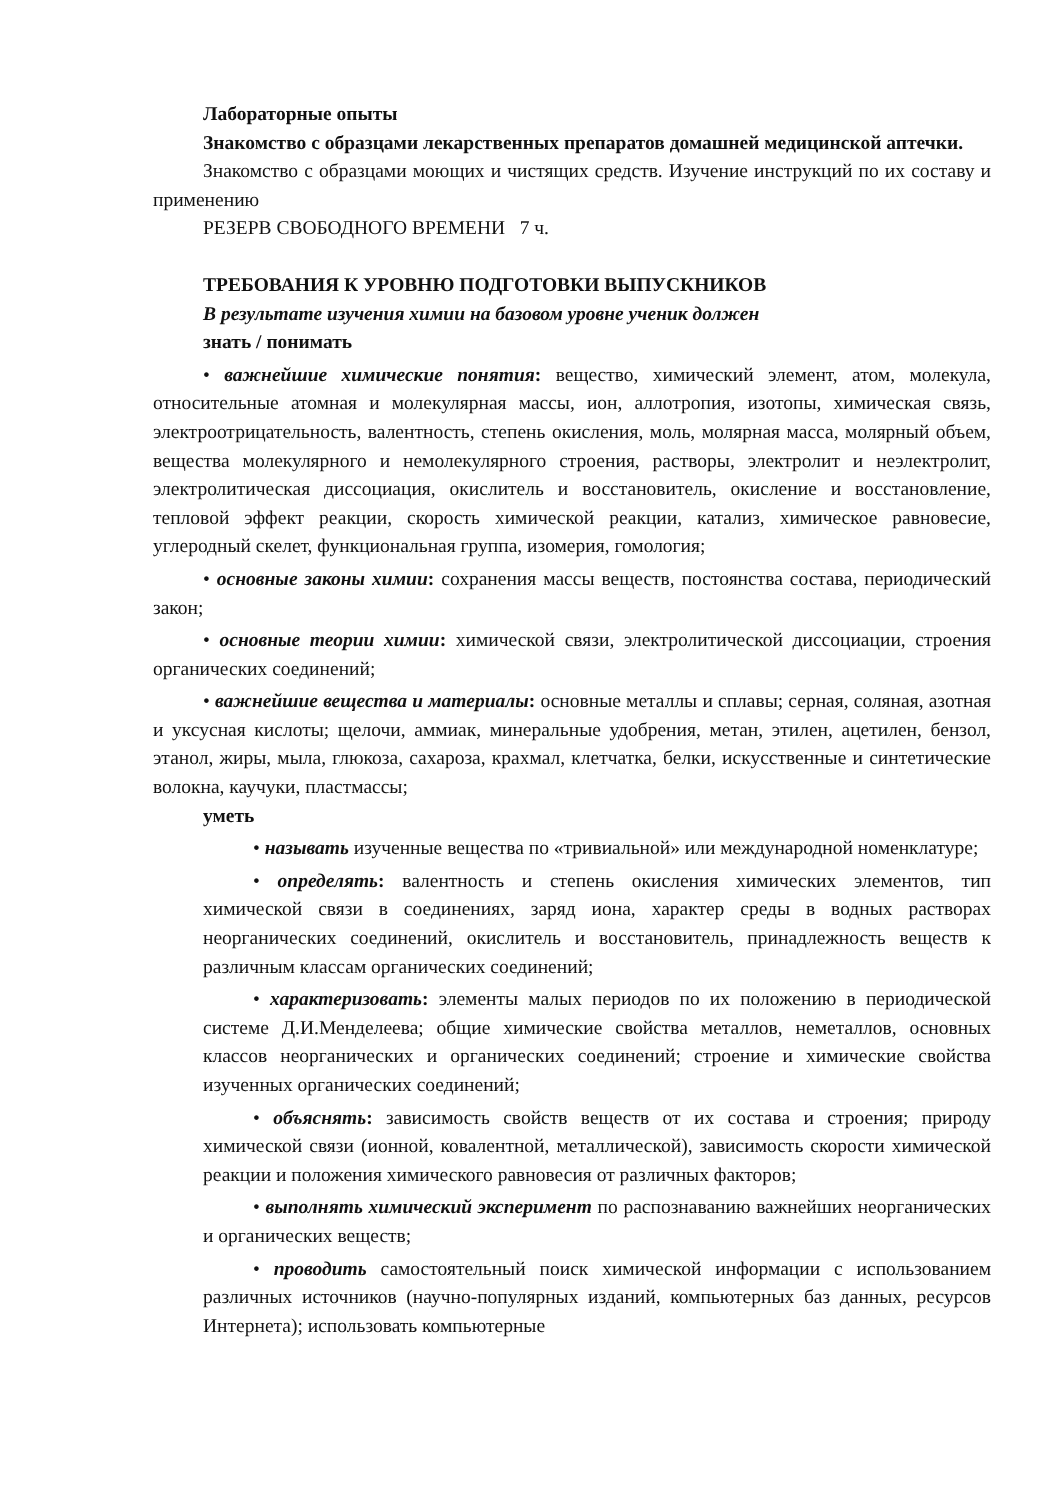Лабораторные опыты
Знакомство с образцами лекарственных препаратов домашней медицинской аптечки.
Знакомство с образцами моющих и чистящих средств. Изучение инструкций по их составу и применению
РЕЗЕРВ СВОБОДНОГО ВРЕМЕНИ 7 ч.
ТРЕБОВАНИЯ К УРОВНЮ ПОДГОТОВКИ ВЫПУСКНИКОВ
В результате изучения химии на базовом уровне ученик должен
знать / понимать
• важнейшие химические понятия: вещество, химический элемент, атом, молекула, относительные атомная и молекулярная массы, ион, аллотропия, изотопы, химическая связь, электроотрицательность, валентность, степень окисления, моль, молярная масса, молярный объем, вещества молекулярного и немолекулярного строения, растворы, электролит и неэлектролит, электролитическая диссоциация, окислитель и восстановитель, окисление и восстановление, тепловой эффект реакции, скорость химической реакции, катализ, химическое равновесие, углеродный скелет, функциональная группа, изомерия, гомология;
• основные законы химии: сохранения массы веществ, постоянства состава, периодический закон;
• основные теории химии: химической связи, электролитической диссоциации, строения органических соединений;
• важнейшие вещества и материалы: основные металлы и сплавы; серная, соляная, азотная и уксусная кислоты; щелочи, аммиак, минеральные удобрения, метан, этилен, ацетилен, бензол, этанол, жиры, мыла, глюкоза, сахароза, крахмал, клетчатка, белки, искусственные и синтетические волокна, каучуки, пластмассы;
уметь
• называть изученные вещества по «тривиальной» или международной номенклатуре;
• определять: валентность и степень окисления химических элементов, тип химической связи в соединениях, заряд иона, характер среды в водных растворах неорганических соединений, окислитель и восстановитель, принадлежность веществ к различным классам органических соединений;
• характеризовать: элементы малых периодов по их положению в периодической системе Д.И.Менделеева; общие химические свойства металлов, неметаллов, основных классов неорганических и органических соединений; строение и химические свойства изученных органических соединений;
• объяснять: зависимость свойств веществ от их состава и строения; природу химической связи (ионной, ковалентной, металлической), зависимость скорости химической реакции и положения химического равновесия от различных факторов;
• выполнять химический эксперимент по распознаванию важнейших неорганических и органических веществ;
• проводить самостоятельный поиск химической информации с использованием различных источников (научно-популярных изданий, компьютерных баз данных, ресурсов Интернета); использовать компьютерные